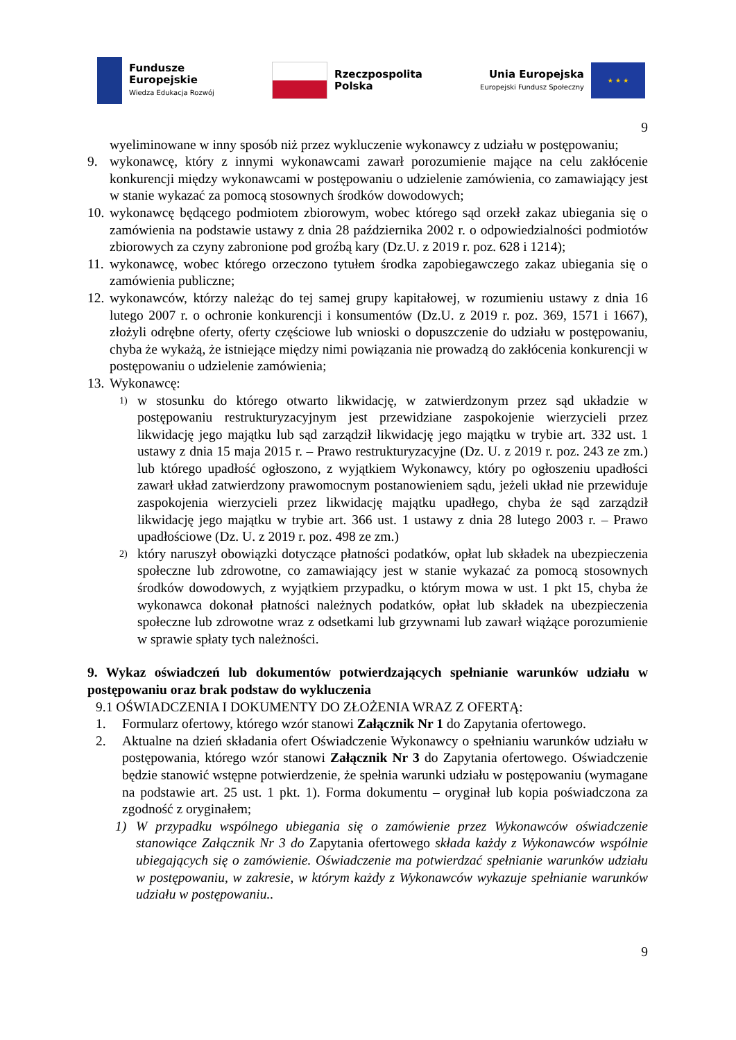Fundusze
Europejskie
Wiedza Edukacja Rozwój
Rzeczpospolita
Polska
Unia Europejska
Europejski Fundusz Społeczny
★ ★ ★
9
wyeliminowane w inny sposób niż przez wykluczenie wykonawcy z udziału w postępowaniu;
9. wykonawcę, który z innymi wykonawcami zawarł porozumienie mające na celu zakłócenie konkurencji między wykonawcami w postępowaniu o udzielenie zamówienia, co zamawiający jest w stanie wykazać za pomocą stosownych środków dowodowych;
10.
wykonawcę będącego podmiotem zbiorowym, wobec którego sąd orzekł zakaz ubiegania się o zamówienia na podstawie ustawy z dnia 28 października 2002 r. o odpowiedzialności podmiotów zbiorowych za czyny zabronione pod groźbą kary (Dz.U. z 2019 r. poz. 628 i 1214);
11.
wykonawcę, wobec którego orzeczono tytułem środka zapobiegawczego zakaz ubiegania się o zamówienia publiczne;
12.
wykonawców, którzy należąc do tej samej grupy kapitałowej, w rozumieniu ustawy z dnia 16 lutego 2007 r. o ochronie konkurencji i konsumentów (Dz.U. z 2019 r. poz. 369, 1571 i 1667), złożyli odrębne oferty, oferty częściowe lub wnioski o dopuszczenie do udziału w postępowaniu, chyba że wykażą, że istniejące między nimi powiązania nie prowadzą do zakłócenia konkurencji w postępowaniu o udzielenie zamówienia;
13.
Wykonawcę:
1)
w stosunku do którego otwarto likwidację, w zatwierdzonym przez sąd układzie w postępowaniu restrukturyzacyjnym jest przewidziane zaspokojenie wierzycieli przez likwidację jego majątku lub sąd zarządził likwidację jego majątku w trybie art. 332 ust. 1 ustawy z dnia 15 maja 2015 r. – Prawo restrukturyzacyjne (Dz. U. z 2019 r. poz. 243 ze zm.) lub którego upadłość ogłoszono, z wyjątkiem Wykonawcy, który po ogłoszeniu upadłości zawarł układ zatwierdzony prawomocnym postanowieniem sądu, jeżeli układ nie przewiduje zaspokojenia wierzycieli przez likwidację majątku upadłego, chyba że sąd zarządził likwidację jego majątku w trybie art. 366 ust. 1 ustawy z dnia 28 lutego 2003 r. – Prawo upadłościowe (Dz. U. z 2019 r. poz. 498 ze zm.)
2)
który naruszył obowiązki dotyczące płatności podatków, opłat lub składek na ubezpieczenia społeczne lub zdrowotne, co zamawiający jest w stanie wykazać za pomocą stosownych środków dowodowych, z wyjątkiem przypadku, o którym mowa w ust. 1 pkt 15, chyba że wykonawca dokonał płatności należnych podatków, opłat lub składek na ubezpieczenia społeczne lub zdrowotne wraz z odsetkami lub grzywnami lub zawarł wiążące porozumienie w sprawie spłaty tych należności.
9. Wykaz oświadczeń lub dokumentów potwierdzających spełnianie warunków udziału w postępowaniu oraz brak podstaw do wykluczenia
9.1 OŚWIADCZENIA I DOKUMENTY DO ZŁOŻENIA WRAZ Z OFERTĄ:
1. Formularz ofertowy, którego wzór stanowi Załącznik Nr 1 do Zapytania ofertowego.
2. Aktualne na dzień składania ofert Oświadczenie Wykonawcy o spełnianiu warunków udziału w postępowania, którego wzór stanowi Załącznik Nr 3 do Zapytania ofertowego. Oświadczenie będzie stanowić wstępne potwierdzenie, że spełnia warunki udziału w postępowaniu (wymagane na podstawie art. 25 ust. 1 pkt. 1). Forma dokumentu – oryginał lub kopia poświadczona za zgodność z oryginałem;
1) W przypadku wspólnego ubiegania się o zamówienie przez Wykonawców oświadczenie stanowiące Załącznik Nr 3 do Zapytania ofertowego składa każdy z Wykonawców wspólnie ubiegających się o zamówienie. Oświadczenie ma potwierdzać spełnianie warunków udziału w postępowaniu, w zakresie, w którym każdy z Wykonawców wykazuje spełnianie warunków udziału w postępowaniu..
9